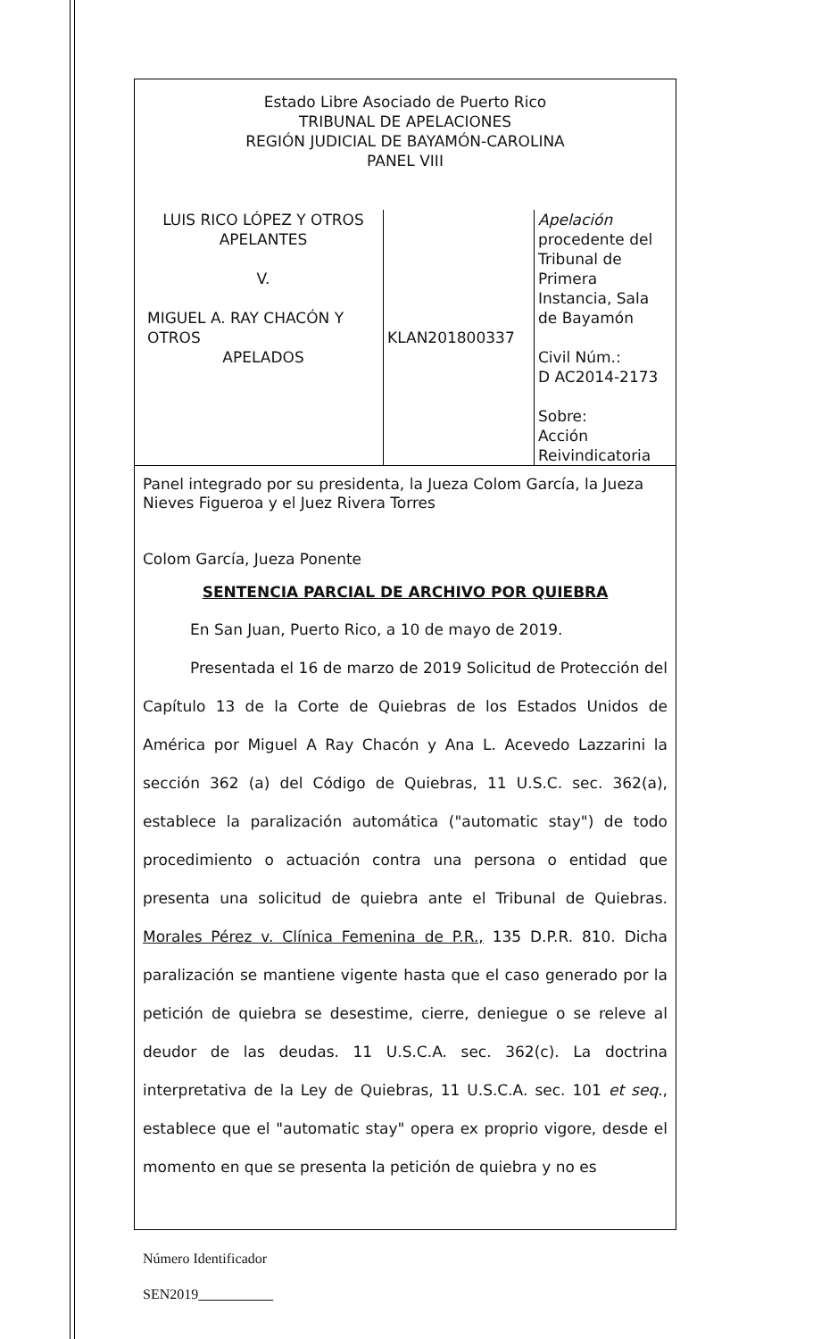Estado Libre Asociado de Puerto Rico
TRIBUNAL DE APELACIONES
REGIÓN JUDICIAL DE BAYAMÓN-CAROLINA
PANEL VIII
| LUIS RICO LÓPEZ Y OTROS APELANTES V. MIGUEL A. RAY CHACÓN Y OTROS APELADOS | KLAN201800337 | Apelación procedente del Tribunal de Primera Instancia, Sala de Bayamón Civil Núm.: D AC2014-2173 Sobre: Acción Reivindicatoria |
Panel integrado por su presidenta, la Jueza Colom García, la Jueza Nieves Figueroa y el Juez Rivera Torres
Colom García, Jueza Ponente
SENTENCIA PARCIAL DE ARCHIVO POR QUIEBRA
En San Juan, Puerto Rico, a 10 de mayo de 2019.
Presentada el 16 de marzo de 2019 Solicitud de Protección del Capítulo 13 de la Corte de Quiebras de los Estados Unidos de América por Miguel A Ray Chacón y Ana L. Acevedo Lazzarini la sección 362 (a) del Código de Quiebras, 11 U.S.C. sec. 362(a), establece la paralización automática ("automatic stay") de todo procedimiento o actuación contra una persona o entidad que presenta una solicitud de quiebra ante el Tribunal de Quiebras. Morales Pérez v. Clínica Femenina de P.R., 135 D.P.R. 810. Dicha paralización se mantiene vigente hasta que el caso generado por la petición de quiebra se desestime, cierre, deniegue o se releve al deudor de las deudas. 11 U.S.C.A. sec. 362(c). La doctrina interpretativa de la Ley de Quiebras, 11 U.S.C.A. sec. 101 et seq., establece que el "automatic stay" opera ex proprio vigore, desde el momento en que se presenta la petición de quiebra y no es
Número Identificador
SEN2019